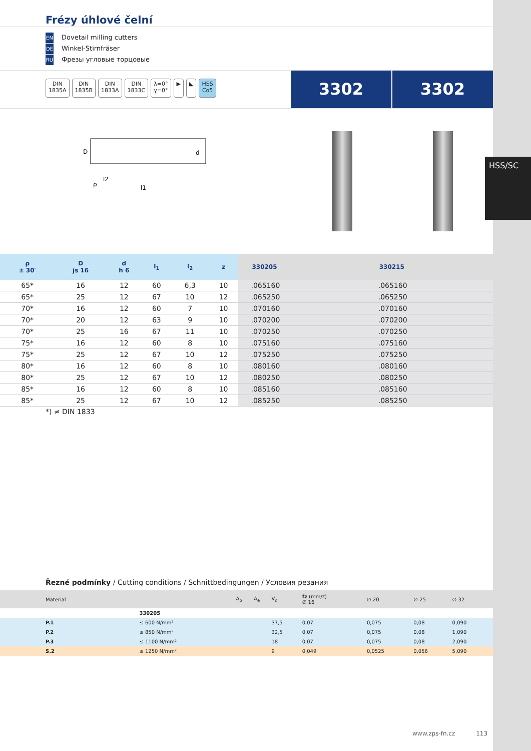HSS/SC
Frézy úhlové čelní
EN Dovetail milling cutters
DE Winkel-Stirnfräser
RU Фрезы угловые торцовые
DIN
1835A DIN
1835B DIN
1833A DIN
1833C λ=0°
γ=0° ▶ ◣ HSS
Co5
3302 3302
D
l2
l1
ρ
d
| ρ ± 30′ | D js 16 | d h 6 | l<sub>1</sub> | l<sub>2</sub> | z | 330205 | 330215 |
| --- | --- | --- | --- | --- | --- | --- | --- |
| 65* | 16 | 12 | 60 | 6,3 | 10 | .065160 | .065160 |
| 65* | 25 | 12 | 67 | 10 | 12 | .065250 | .065250 |
| 70* | 16 | 12 | 60 | 7 | 10 | .070160 | .070160 |
| 70* | 20 | 12 | 63 | 9 | 10 | .070200 | .070200 |
| 70* | 25 | 16 | 67 | 11 | 10 | .070250 | .070250 |
| 75* | 16 | 12 | 60 | 8 | 10 | .075160 | .075160 |
| 75* | 25 | 12 | 67 | 10 | 12 | .075250 | .075250 |
| 80* | 16 | 12 | 60 | 8 | 10 | .080160 | .080160 |
| 80* | 25 | 12 | 67 | 10 | 12 | .080250 | .080250 |
| 85* | 16 | 12 | 60 | 8 | 10 | .085160 | .085160 |
| 85* | 25 | 12 | 67 | 10 | 12 | .085250 | .085250 |
*) ≠ DIN 1833
Řezné podmínky / Cutting conditions / Schnittbedingungen / Условия резания
| Material | | A<sub>p</sub> | A<sub>e</sub> | V<sub>c</sub> | fz (mm/z) ∅ 16 | ∅ 20 | ∅ 25 | ∅ 32 | |
| --- | --- | --- | --- | --- | --- | --- | --- | --- | --- |
| | 330205 | | | | | | | | |
| P.1 | ≤ 600 N/mm² | | | 37,5 | 0,07 | 0,075 | 0,08 | 0,090 | |
| P.2 | ≤ 850 N/mm² | | | 32,5 | 0,07 | 0,075 | 0,08 | 1,090 | |
| P.3 | ≤ 1100 N/mm² | | | 18 | 0,07 | 0,075 | 0,08 | 2,090 | |
| S.2 | ≤ 1250 N/mm² | | | 9 | 0,049 | 0,0525 | 0,056 | 5,090 | |
www.zps-fn.cz 113